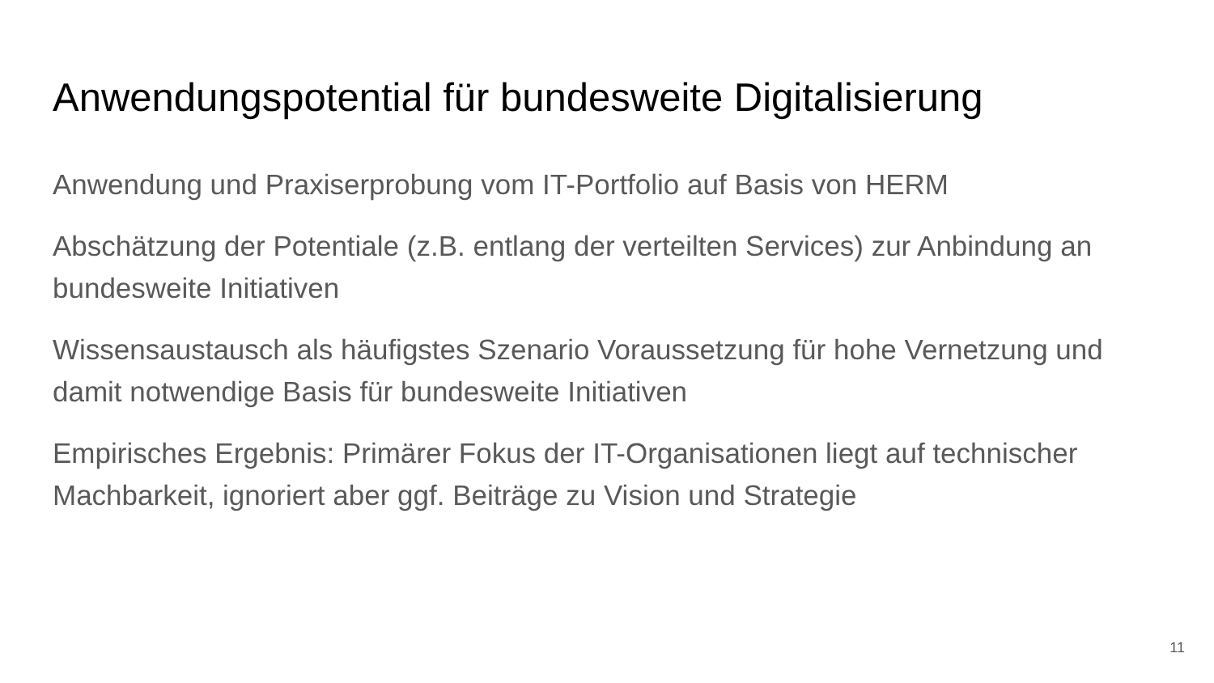Anwendungspotential für bundesweite Digitalisierung
Anwendung und Praxiserprobung vom IT-Portfolio auf Basis von HERM
Abschätzung der Potentiale (z.B. entlang der verteilten Services) zur Anbindung an bundesweite Initiativen
Wissensaustausch als häufigstes Szenario Voraussetzung für hohe Vernetzung und damit notwendige Basis für bundesweite Initiativen
Empirisches Ergebnis: Primärer Fokus der IT-Organisationen liegt auf technischer Machbarkeit, ignoriert aber ggf. Beiträge zu Vision und Strategie
11